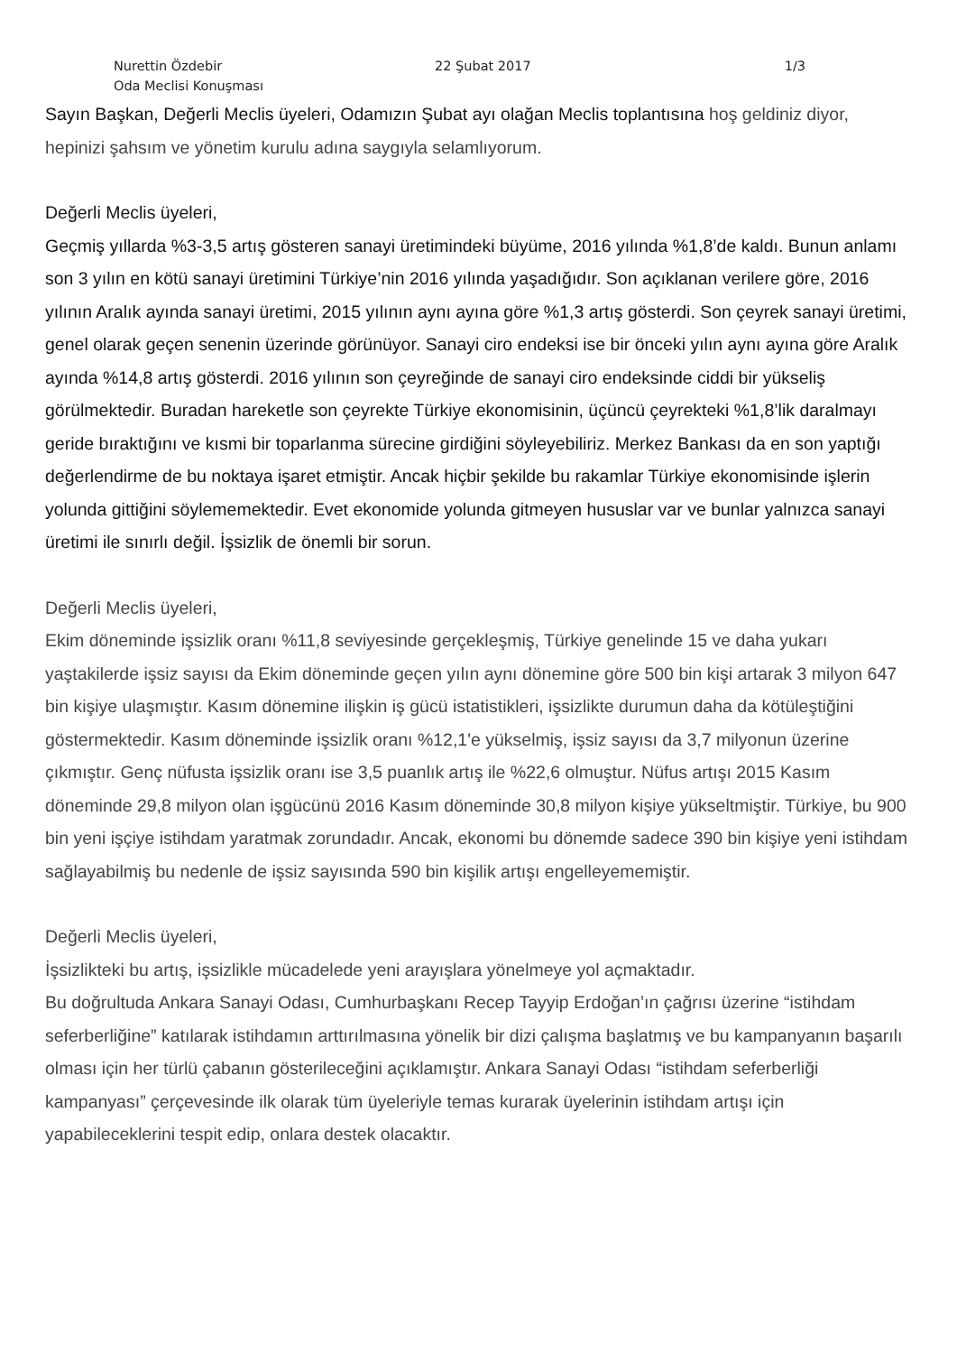Nurettin Özdebir
Oda Meclisi Konuşması
22 Şubat 2017 1/3
Sayın Başkan, Değerli Meclis üyeleri, Odamızın Şubat ayı olağan Meclis toplantısına hoş geldiniz diyor, hepinizi şahsım ve yönetim kurulu adına saygıyla selamlıyorum.
Değerli Meclis üyeleri,
Geçmiş yıllarda %3-3,5 artış gösteren sanayi üretimindeki büyüme, 2016 yılında %1,8’de kaldı. Bunun anlamı son 3 yılın en kötü sanayi üretimini Türkiye’nin 2016 yılında yaşadığıdır. Son açıklanan verilere göre, 2016 yılının Aralık ayında sanayi üretimi, 2015 yılının aynı ayına göre %1,3 artış gösterdi. Son çeyrek sanayi üretimi, genel olarak geçen senenin üzerinde görünüyor. Sanayi ciro endeksi ise bir önceki yılın aynı ayına göre Aralık ayında %14,8 artış gösterdi. 2016 yılının son çeyreğinde de sanayi ciro endeksinde ciddi bir yükseliş görülmektedir. Buradan hareketle son çeyrekte Türkiye ekonomisinin, üçüncü çeyrekteki %1,8’lik daralmayı geride bıraktığını ve kısmi bir toparlanma sürecine girdiğini söyleyebiliriz. Merkez Bankası da en son yaptığı değerlendirme de bu noktaya işaret etmiştir. Ancak hiçbir şekilde bu rakamlar Türkiye ekonomisinde işlerin yolunda gittiğini söylememektedir. Evet ekonomide yolunda gitmeyen hususlar var ve bunlar yalnızca sanayi üretimi ile sınırlı değil. İşsizlik de önemli bir sorun.
Değerli Meclis üyeleri,
Ekim döneminde işsizlik oranı %11,8 seviyesinde gerçekleşmiş, Türkiye genelinde 15 ve daha yukarı yaştakilerde işsiz sayısı da Ekim döneminde geçen yılın aynı dönemine göre 500 bin kişi artarak 3 milyon 647 bin kişiye ulaşmıştır. Kasım dönemine ilişkin iş gücü istatistikleri, işsizlikte durumun daha da kötüleştiğini göstermektedir. Kasım döneminde işsizlik oranı %12,1'e yükselmiş, işsiz sayısı da 3,7 milyonun üzerine çıkmıştır. Genç nüfusta işsizlik oranı ise 3,5 puanlık artış ile %22,6 olmuştur. Nüfus artışı 2015 Kasım döneminde 29,8 milyon olan işgücünü 2016 Kasım döneminde 30,8 milyon kişiye yükseltmiştir. Türkiye, bu 900 bin yeni işçiye istihdam yaratmak zorundadır. Ancak, ekonomi bu dönemde sadece 390 bin kişiye yeni istihdam sağlayabilmiş bu nedenle de işsiz sayısında 590 bin kişilik artışı engelleyememiştir.
Değerli Meclis üyeleri,
İşsizlikteki bu artış, işsizlikle mücadelede yeni arayışlara yönelmeye yol açmaktadır.
Bu doğrultuda Ankara Sanayi Odası, Cumhurbaşkanı Recep Tayyip Erdoğan’ın çağrısı üzerine “istihdam seferberliğine” katılarak istihdamın arttırılmasına yönelik bir dizi çalışma başlatmış ve bu kampanyanın başarılı olması için her türlü çabanın gösterileceğini açıklamıştır. Ankara Sanayi Odası “istihdam seferberliği kampanyası” çerçevesinde ilk olarak tüm üyeleriyle temas kurarak üyelerinin istihdam artışı için yapabileceklerini tespit edip, onlara destek olacaktır.